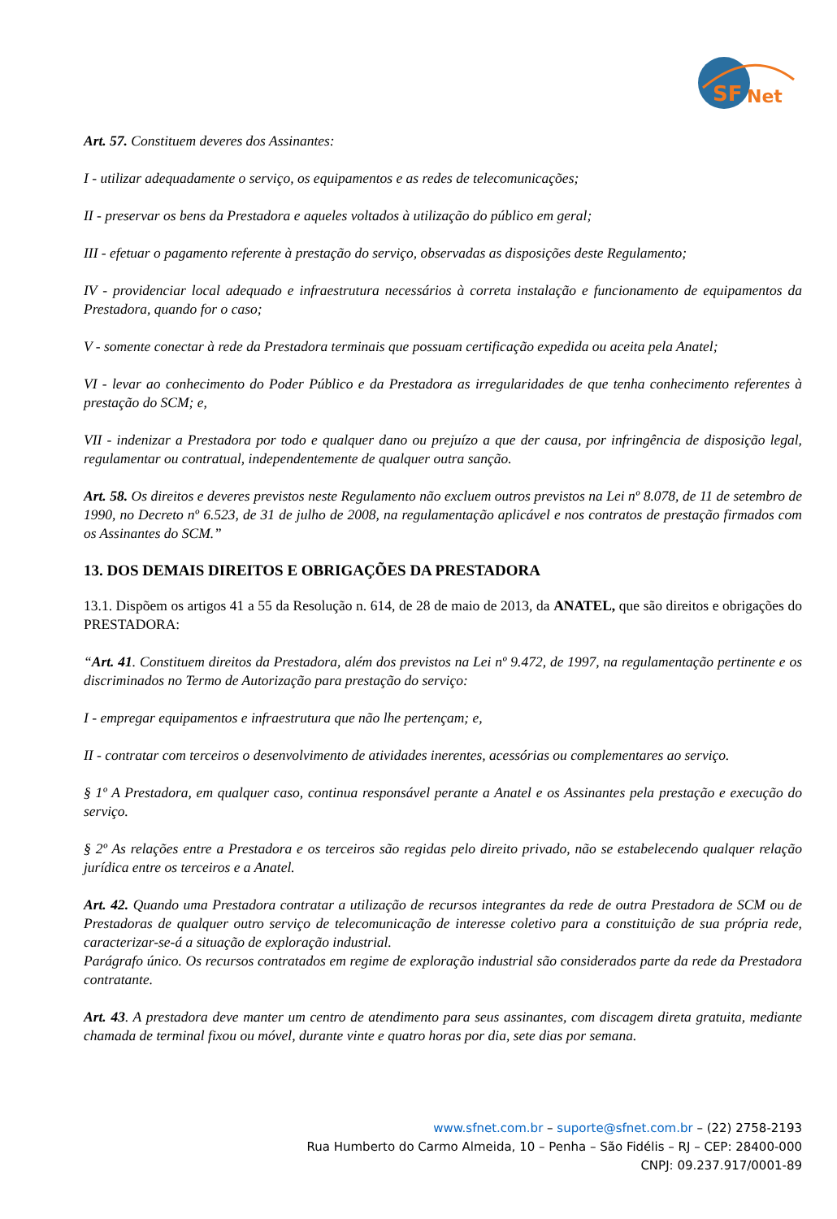SF
Net
Art. 57. Constituem deveres dos Assinantes:
I - utilizar adequadamente o serviço, os equipamentos e as redes de telecomunicações;
II - preservar os bens da Prestadora e aqueles voltados à utilização do público em geral;
III - efetuar o pagamento referente à prestação do serviço, observadas as disposições deste Regulamento;
IV - providenciar local adequado e infraestrutura necessários à correta instalação e funcionamento de equipamentos da Prestadora, quando for o caso;
V - somente conectar à rede da Prestadora terminais que possuam certificação expedida ou aceita pela Anatel;
VI - levar ao conhecimento do Poder Público e da Prestadora as irregularidades de que tenha conhecimento referentes à prestação do SCM; e,
VII - indenizar a Prestadora por todo e qualquer dano ou prejuízo a que der causa, por infringência de disposição legal, regulamentar ou contratual, independentemente de qualquer outra sanção.
Art. 58. Os direitos e deveres previstos neste Regulamento não excluem outros previstos na Lei nº 8.078, de 11 de setembro de 1990, no Decreto nº 6.523, de 31 de julho de 2008, na regulamentação aplicável e nos contratos de prestação firmados com os Assinantes do SCM.”
13. DOS DEMAIS DIREITOS E OBRIGAÇÕES DA PRESTADORA
13.1. Dispõem os artigos 41 a 55 da Resolução n. 614, de 28 de maio de 2013, da ANATEL, que são direitos e obrigações do PRESTADORA:
“Art. 41. Constituem direitos da Prestadora, além dos previstos na Lei nº 9.472, de 1997, na regulamentação pertinente e os discriminados no Termo de Autorização para prestação do serviço:
I - empregar equipamentos e infraestrutura que não lhe pertençam; e,
II - contratar com terceiros o desenvolvimento de atividades inerentes, acessórias ou complementares ao serviço.
§ 1º A Prestadora, em qualquer caso, continua responsável perante a Anatel e os Assinantes pela prestação e execução do serviço.
§ 2º As relações entre a Prestadora e os terceiros são regidas pelo direito privado, não se estabelecendo qualquer relação jurídica entre os terceiros e a Anatel.
Art. 42. Quando uma Prestadora contratar a utilização de recursos integrantes da rede de outra Prestadora de SCM ou de Prestadoras de qualquer outro serviço de telecomunicação de interesse coletivo para a constituição de sua própria rede, caracterizar-se-á a situação de exploração industrial.
Parágrafo único. Os recursos contratados em regime de exploração industrial são considerados parte da rede da Prestadora contratante.
Art. 43. A prestadora deve manter um centro de atendimento para seus assinantes, com discagem direta gratuita, mediante chamada de terminal fixou ou móvel, durante vinte e quatro horas por dia, sete dias por semana.
www.sfnet.com.br – suporte@sfnet.com.br – (22) 2758-2193
Rua Humberto do Carmo Almeida, 10 – Penha – São Fidélis – RJ – CEP: 28400-000
CNPJ: 09.237.917/0001-89